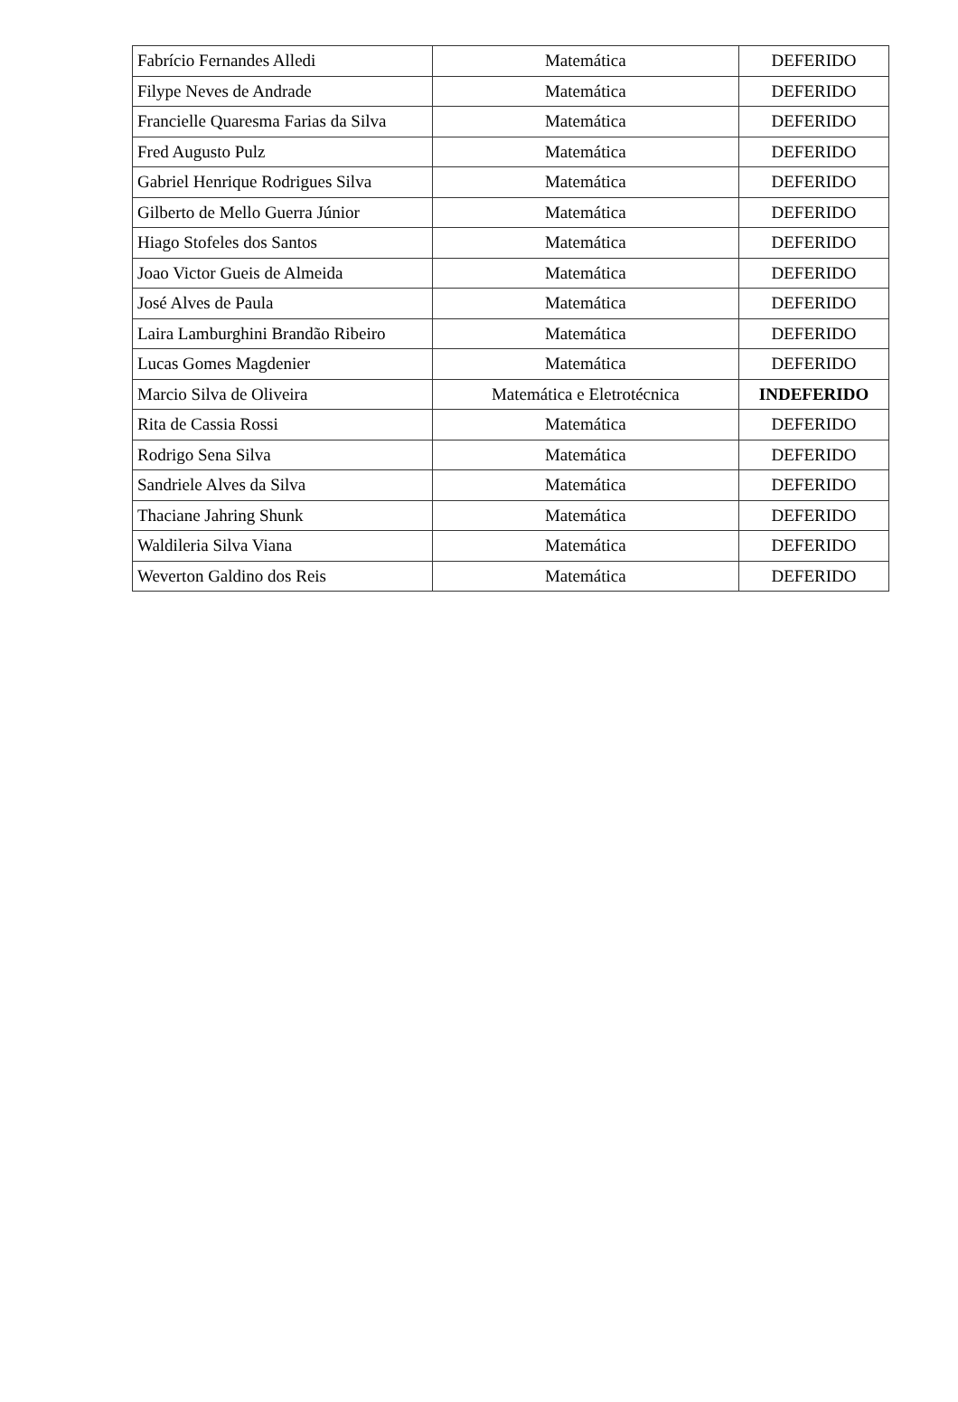| Fabrício Fernandes Alledi | Matemática | DEFERIDO |
| Filype Neves de Andrade | Matemática | DEFERIDO |
| Francielle Quaresma Farias da Silva | Matemática | DEFERIDO |
| Fred Augusto Pulz | Matemática | DEFERIDO |
| Gabriel Henrique Rodrigues Silva | Matemática | DEFERIDO |
| Gilberto de Mello Guerra Júnior | Matemática | DEFERIDO |
| Hiago Stofeles dos Santos | Matemática | DEFERIDO |
| Joao Victor Gueis de Almeida | Matemática | DEFERIDO |
| José Alves de Paula | Matemática | DEFERIDO |
| Laira Lamburghini Brandão Ribeiro | Matemática | DEFERIDO |
| Lucas Gomes Magdenier | Matemática | DEFERIDO |
| Marcio Silva de Oliveira | Matemática e Eletrotécnica | INDEFERIDO |
| Rita de Cassia Rossi | Matemática | DEFERIDO |
| Rodrigo Sena Silva | Matemática | DEFERIDO |
| Sandriele Alves da Silva | Matemática | DEFERIDO |
| Thaciane Jahring Shunk | Matemática | DEFERIDO |
| Waldileria Silva Viana | Matemática | DEFERIDO |
| Weverton Galdino dos Reis | Matemática | DEFERIDO |